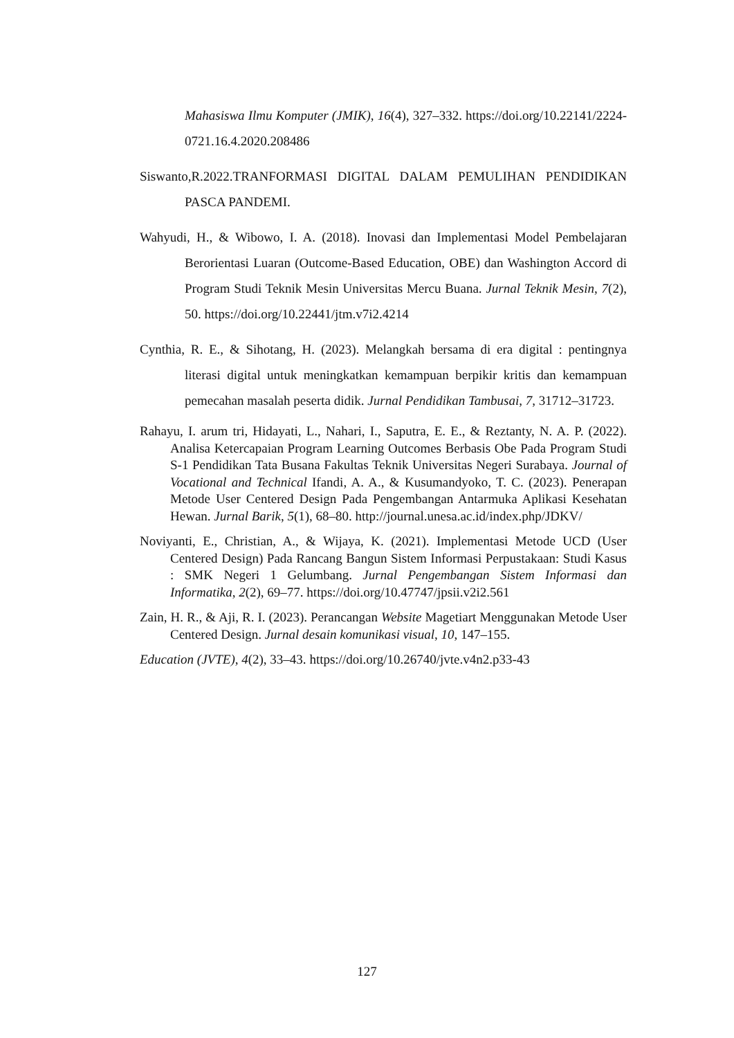Mahasiswa Ilmu Komputer (JMIK), 16(4), 327–332. https://doi.org/10.22141/2224-0721.16.4.2020.208486
Siswanto,R.2022.TRANFORMASI DIGITAL DALAM PEMULIHAN PENDIDIKAN PASCA PANDEMI.
Wahyudi, H., & Wibowo, I. A. (2018). Inovasi dan Implementasi Model Pembelajaran Berorientasi Luaran (Outcome-Based Education, OBE) dan Washington Accord di Program Studi Teknik Mesin Universitas Mercu Buana. Jurnal Teknik Mesin, 7(2), 50. https://doi.org/10.22441/jtm.v7i2.4214
Cynthia, R. E., & Sihotang, H. (2023). Melangkah bersama di era digital : pentingnya literasi digital untuk meningkatkan kemampuan berpikir kritis dan kemampuan pemecahan masalah peserta didik. Jurnal Pendidikan Tambusai, 7, 31712–31723.
Rahayu, I. arum tri, Hidayati, L., Nahari, I., Saputra, E. E., & Reztanty, N. A. P. (2022). Analisa Ketercapaian Program Learning Outcomes Berbasis Obe Pada Program Studi S-1 Pendidikan Tata Busana Fakultas Teknik Universitas Negeri Surabaya. Journal of Vocational and Technical Ifandi, A. A., & Kusumandyoko, T. C. (2023). Penerapan Metode User Centered Design Pada Pengembangan Antarmuka Aplikasi Kesehatan Hewan. Jurnal Barik, 5(1), 68–80. http://journal.unesa.ac.id/index.php/JDKV/
Noviyanti, E., Christian, A., & Wijaya, K. (2021). Implementasi Metode UCD (User Centered Design) Pada Rancang Bangun Sistem Informasi Perpustakaan: Studi Kasus : SMK Negeri 1 Gelumbang. Jurnal Pengembangan Sistem Informasi dan Informatika, 2(2), 69–77. https://doi.org/10.47747/jpsii.v2i2.561
Zain, H. R., & Aji, R. I. (2023). Perancangan Website Magetiart Menggunakan Metode User Centered Design. Jurnal desain komunikasi visual, 10, 147–155.
Education (JVTE), 4(2), 33–43. https://doi.org/10.26740/jvte.v4n2.p33-43
127